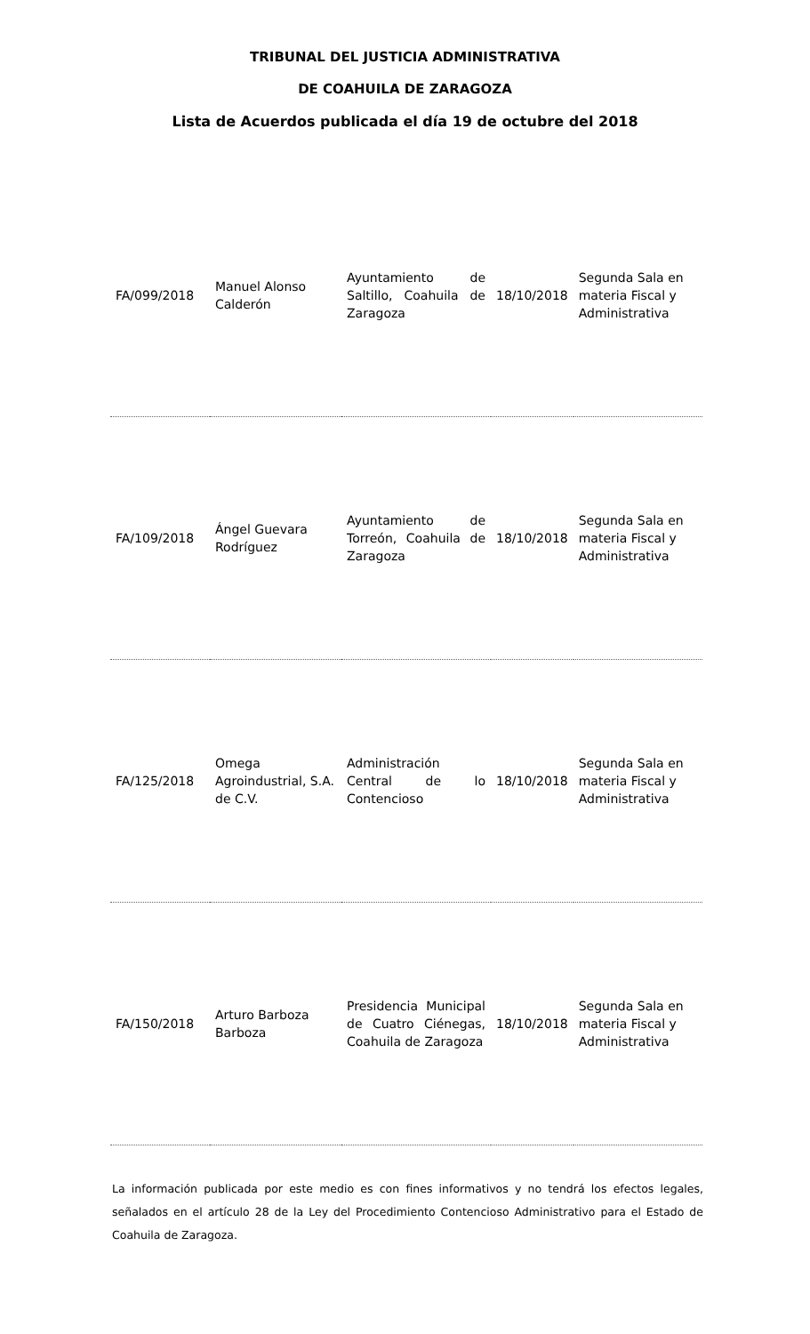TRIBUNAL DEL JUSTICIA ADMINISTRATIVA
DE COAHUILA DE ZARAGOZA
Lista de Acuerdos publicada el día 19 de octubre del 2018
| FA/099/2018 | Manuel Alonso Calderón | Ayuntamiento de Saltillo, Coahuila de Zaragoza | 18/10/2018 | Segunda Sala en materia Fiscal y Administrativa |
| FA/109/2018 | Ángel Guevara Rodríguez | Ayuntamiento de Torreón, Coahuila de Zaragoza | 18/10/2018 | Segunda Sala en materia Fiscal y Administrativa |
| FA/125/2018 | Omega Agroindustrial, S.A. de C.V. | Administración Central de lo Contencioso | 18/10/2018 | Segunda Sala en materia Fiscal y Administrativa |
| FA/150/2018 | Arturo Barboza Barboza | Presidencia Municipal de Cuatro Ciénegas, Coahuila de Zaragoza | 18/10/2018 | Segunda Sala en materia Fiscal y Administrativa |
La información publicada por este medio es con fines informativos y no tendrá los efectos legales, señalados en el artículo 28 de la Ley del Procedimiento Contencioso Administrativo para el Estado de Coahuila de Zaragoza.